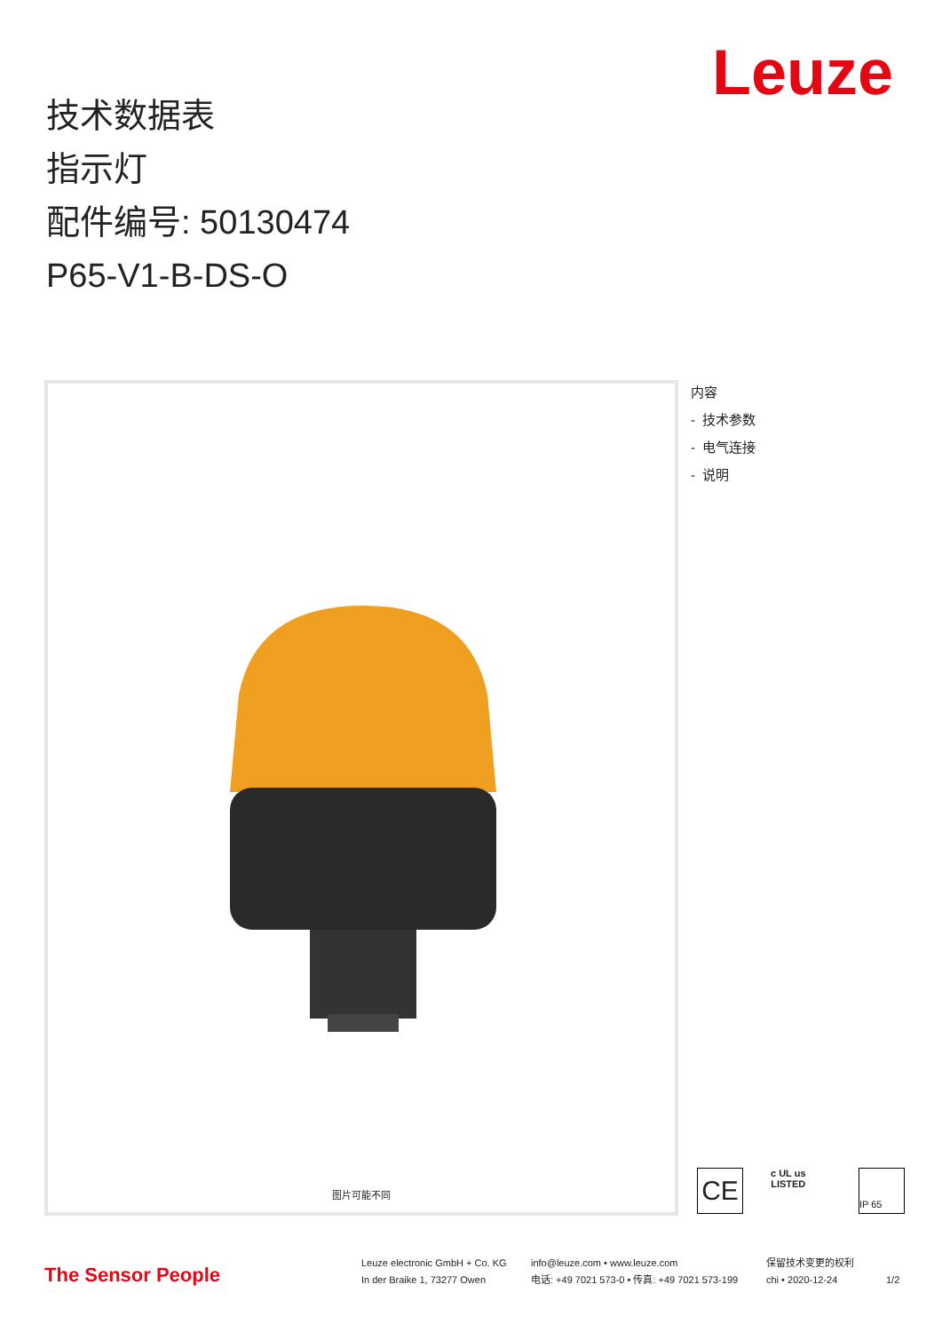Leuze
技术数据表
指示灯
配件编号: 50130474
P65-V1-B-DS-O
图片可能不同
内容
- 技术参数
- 电气连接
- 说明
CE
c UL us
LISTED
IP 65
The Sensor People
Leuze electronic GmbH + Co. KG
In der Braike 1, 73277 Owen
info@leuze.com • www.leuze.com
电话: +49 7021 573-0 • 传真: +49 7021 573-199
保留技术变更的权利
chi • 2020-12-24
1/2